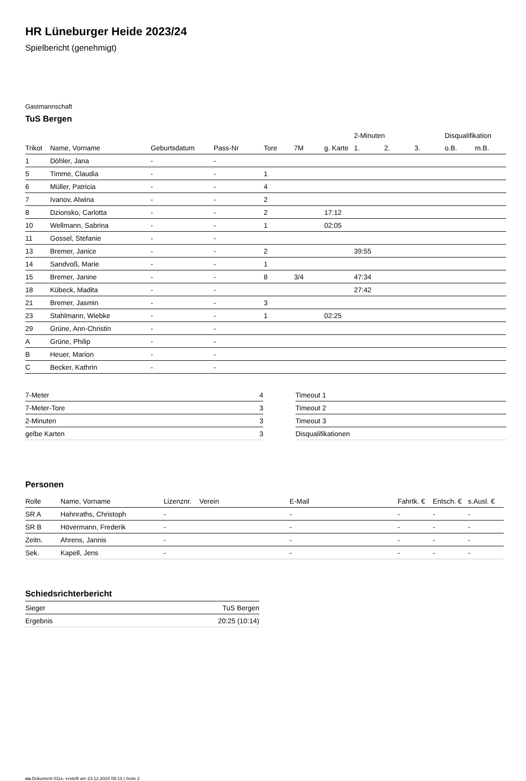HR Lüneburger Heide 2023/24
Spielbericht (genehmigt)
Gastmannschaft
TuS Bergen
| | | | | | | | 2-Minuten | | | Disqualifikation | |
| --- | --- | --- | --- | --- | --- | --- | --- | --- | --- | --- | --- |
| Trikot | Name, Vorname | Geburtsdatum | Pass-Nr | Tore | 7M | g. Karte | 1. | 2. | 3. | o.B. | m.B. |
| 1 | Döhler, Jana | - | - | | | | | | | | |
| 5 | Timme, Claudia | - | - | 1 | | | | | | | |
| 6 | Müller, Patricia | - | - | 4 | | | | | | | |
| 7 | Ivanov, Alwina | - | - | 2 | | | | | | | |
| 8 | Dzionsko, Carlotta | - | - | 2 | | 17:12 | | | | | |
| 10 | Wellmann, Sabrina | - | - | 1 | | 02:05 | | | | | |
| 11 | Gossel, Stefanie | - | - | | | | | | | | |
| 13 | Bremer, Janice | - | - | 2 | | | 39:55 | | | | |
| 14 | Sandvoß, Marie | - | - | 1 | | | | | | | |
| 15 | Bremer, Janine | - | - | 8 | 3/4 | | 47:34 | | | | |
| 18 | Kübeck, Madita | - | - | | | | 27:42 | | | | |
| 21 | Bremer, Jasmin | - | - | 3 | | | | | | | |
| 23 | Stahlmann, Wiebke | - | - | 1 | | 02:25 | | | | | |
| 29 | Grüne, Ann-Christin | - | - | | | | | | | | |
| A | Grüne, Philip | - | - | | | | | | | | |
| B | Heuer, Marion | - | - | | | | | | | | |
| C | Becker, Kathrin | - | - | | | | | | | | |
| 7-Meter | 4 |
| 7-Meter-Tore | 3 |
| 2-Minuten | 3 |
| gelbe Karten | 3 |
| Timeout 1 |
| Timeout 2 |
| Timeout 3 |
| Disqualifikationen |
Personen
| Rolle | Name, Vorname | Lizenznr. | Verein | E-Mail | Fahrtk. € | Entsch. € | s.Ausl. € |
| --- | --- | --- | --- | --- | --- | --- | --- |
| SR A | Hahnraths, Christoph | - | | - | - | - | - |
| SR B | Hövermann, Frederik | - | | - | - | - | - |
| Zeitn. | Ahrens, Jannis | - | | - | - | - | - |
| Sek. | Kapell, Jens | - | | - | - | - | - |
Schiedsrichterbericht
| Sieger | TuS Bergen |
| Ergebnis | 20:25 (10:14) |
nu.Dokument 011e, erstellt am 23.12.2024 09:13 | Seite 2